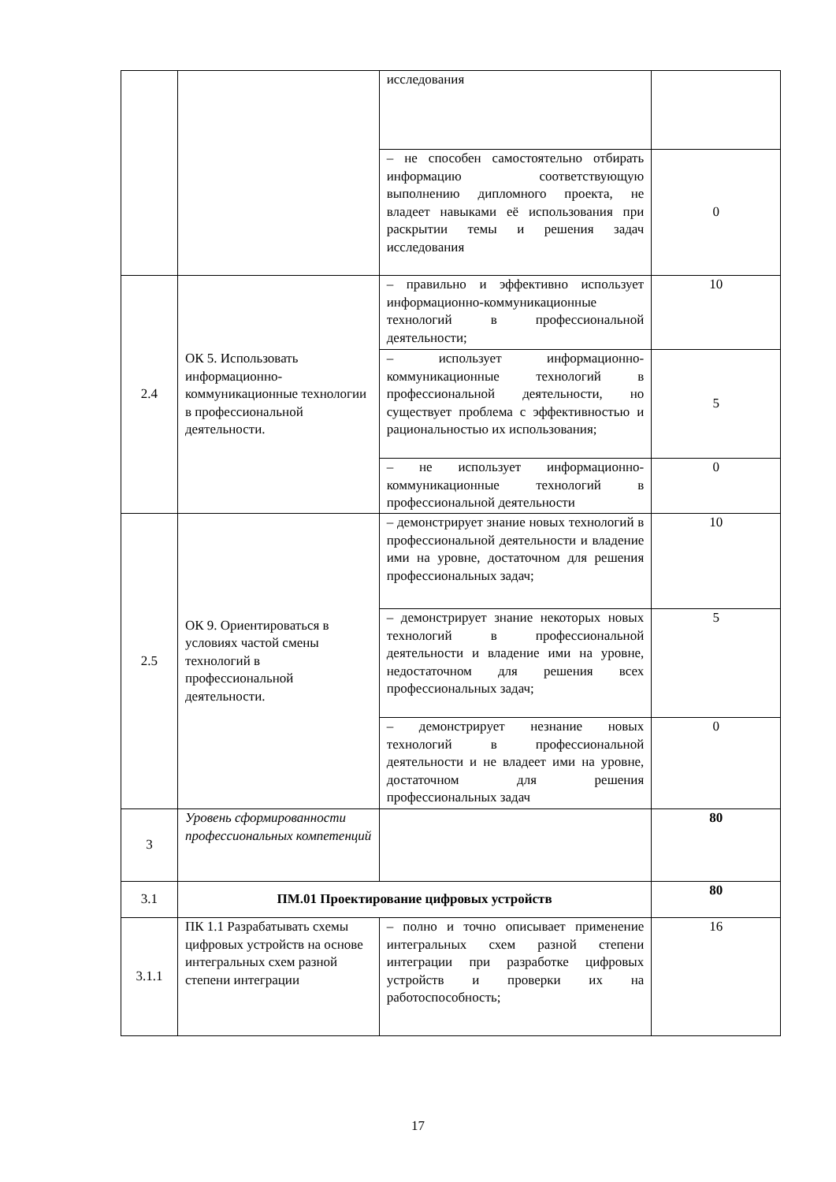| | | исследования | |
| | | – не способен самостоятельно отбирать информацию соответствующую выполнению дипломного проекта, не владеет навыками её использования при раскрытии темы и решения задач исследования | 0 |
| 2.4 | ОК 5. Использовать информационно-коммуникационные технологии в профессиональной деятельности. | – правильно и эффективно использует информационно-коммуникационные технологий в профессиональной деятельности; | 10 |
| | | – использует информационно-коммуникационные технологий в профессиональной деятельности, но существует проблема с эффективностью и рациональностью их использования; | 5 |
| | | – не использует информационно-коммуникационные технологий в профессиональной деятельности | 0 |
| 2.5 | ОК 9. Ориентироваться в условиях частой смены технологий в профессиональной деятельности. | – демонстрирует знание новых технологий в профессиональной деятельности и владение ими на уровне, достаточном для решения профессиональных задач; | 10 |
| | | – демонстрирует знание некоторых новых технологий в профессиональной деятельности и владение ими на уровне, недостаточном для решения всех профессиональных задач; | 5 |
| | | – демонстрирует незнание новых технологий в профессиональной деятельности и не владеет ими на уровне, достаточном для решения профессиональных задач | 0 |
| 3 | Уровень сформированности профессиональных компетенций | | 80 |
| 3.1 | ПМ.01 Проектирование цифровых устройств | | 80 |
| 3.1.1 | ПК 1.1 Разрабатывать схемы цифровых устройств на основе интегральных схем разной степени интеграции | – полно и точно описывает применение интегральных схем разной степени интеграции при разработке цифровых устройств и проверки их на работоспособность; | 16 |
17